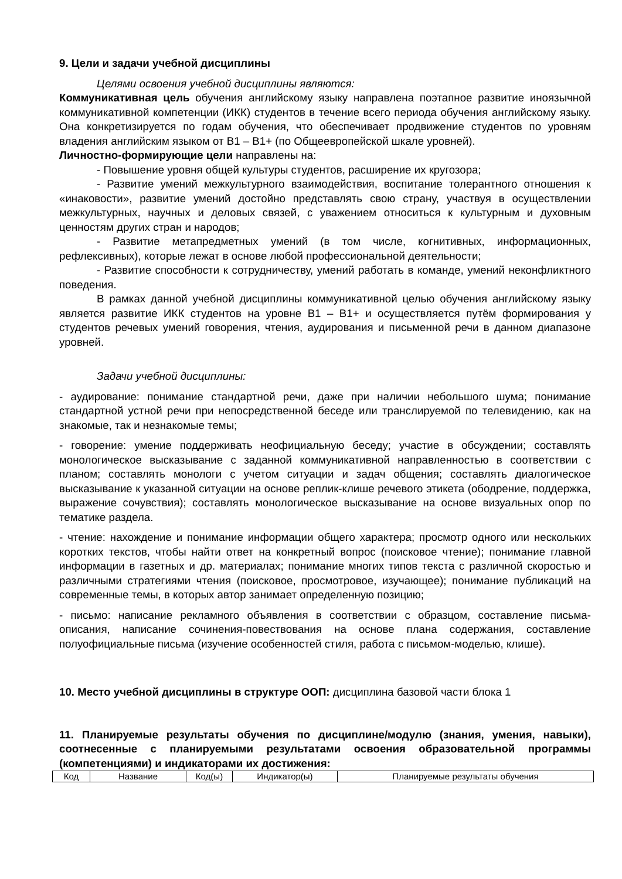9. Цели и задачи учебной дисциплины
Целями освоения учебной дисциплины являются:
Коммуникативная цель обучения английскому языку направлена поэтапное развитие иноязычной коммуникативной компетенции (ИКК) студентов в течение всего периода обучения английскому языку. Она конкретизируется по годам обучения, что обеспечивает продвижение студентов по уровням владения английским языком от В1 – В1+ (по Общеевропейской шкале уровней).
Личностно-формирующие цели направлены на:
- Повышение уровня общей культуры студентов, расширение их кругозора;
- Развитие умений межкультурного взаимодействия, воспитание толерантного отношения к «инаковости», развитие умений достойно представлять свою страну, участвуя в осуществлении межкультурных, научных и деловых связей, с уважением относиться к культурным и духовным ценностям других стран и народов;
- Развитие метапредметных умений (в том числе, когнитивных, информационных, рефлексивных), которые лежат в основе любой профессиональной деятельности;
- Развитие способности к сотрудничеству, умений работать в команде, умений неконфликтного поведения.
В рамках данной учебной дисциплины коммуникативной целью обучения английскому языку является развитие ИКК студентов на уровне В1 – В1+ и осуществляется путём формирования у студентов речевых умений говорения, чтения, аудирования и письменной речи в данном диапазоне уровней.
Задачи учебной дисциплины:
- аудирование: понимание стандартной речи, даже при наличии небольшого шума; понимание стандартной устной речи при непосредственной беседе или транслируемой по телевидению, как на знакомые, так и незнакомые темы;
- говорение: умение поддерживать неофициальную беседу; участие в обсуждении; составлять монологическое высказывание с заданной коммуникативной направленностью в соответствии с планом; составлять монологи с учетом ситуации и задач общения; составлять диалогическое высказывание к указанной ситуации на основе реплик-клише речевого этикета (ободрение, поддержка, выражение сочувствия); составлять монологическое высказывание на основе визуальных опор по тематике раздела.
- чтение: нахождение и понимание информации общего характера; просмотр одного или нескольких коротких текстов, чтобы найти ответ на конкретный вопрос (поисковое чтение); понимание главной информации в газетных и др. материалах; понимание многих типов текста с различной скоростью и различными стратегиями чтения (поисковое, просмотровое, изучающее); понимание публикаций на современные темы, в которых автор занимает определенную позицию;
- письмо: написание рекламного объявления в соответствии с образцом, составление письма-описания, написание сочинения-повествования на основе плана содержания, составление полуофициальные письма (изучение особенностей стиля, работа с письмом-моделью, клише).
10. Место учебной дисциплины в структуре ООП: дисциплина базовой части блока 1
11. Планируемые результаты обучения по дисциплине/модулю (знания, умения, навыки), соотнесенные с планируемыми результатами освоения образовательной программы (компетенциями) и индикаторами их достижения:
| Код | Название | Код(ы) | Индикатор(ы) | Планируемые результаты обучения |